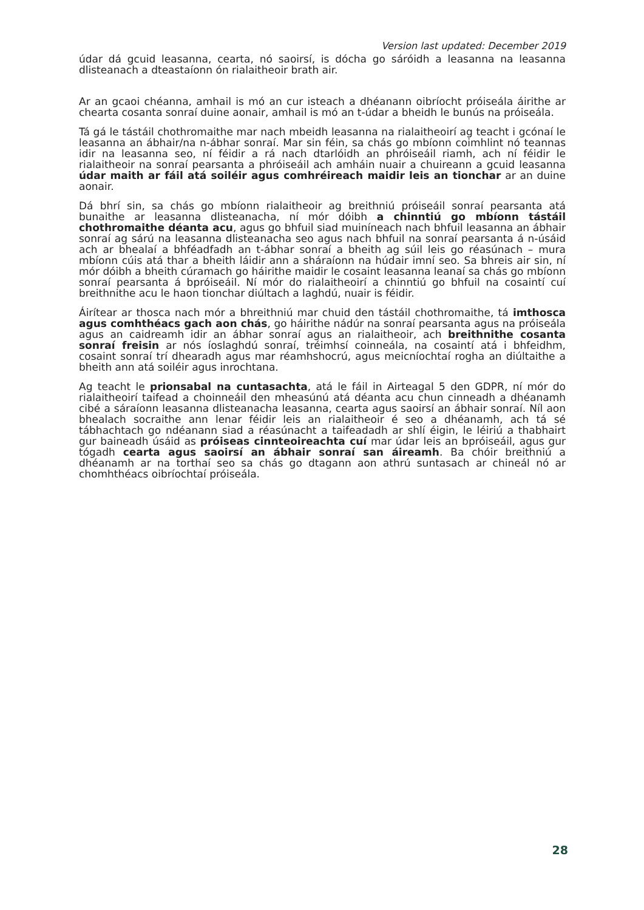Version last updated: December 2019
údar dá gcuid leasanna, cearta, nó saoirsí, is dócha go sáróidh a leasanna na leasanna dlisteanach a dteastaíonn ón rialaitheoir brath air.
Ar an gcaoi chéanna, amhail is mó an cur isteach a dhéanann oibríocht próiseála áirithe ar chearta cosanta sonraí duine aonair, amhail is mó an t-údar a bheidh le bunús na próiseála.
Tá gá le tástáil chothromaithe mar nach mbeidh leasanna na rialaitheoirí ag teacht i gcónaí le leasanna an ábhair/na n-ábhar sonraí. Mar sin féin, sa chás go mbíonn coimhlint nó teannas idir na leasanna seo, ní féidir a rá nach dtarlóidh an phróiseáil riamh, ach ní féidir le rialaitheoir na sonraí pearsanta a phróiseáil ach amháin nuair a chuireann a gcuid leasanna údar maith ar fáil atá soiléir agus comhréireach maidir leis an tionchar ar an duine aonair.
Dá bhrí sin, sa chás go mbíonn rialaitheoir ag breithniú próiseáil sonraí pearsanta atá bunaithe ar leasanna dlisteanacha, ní mór dóibh a chinntiú go mbíonn tástáil chothromaithe déanta acu, agus go bhfuil siad muiníneach nach bhfuil leasanna an ábhair sonraí ag sárú na leasanna dlisteanacha seo agus nach bhfuil na sonraí pearsanta á n-úsáid ach ar bhealaí a bhféadfadh an t-ábhar sonraí a bheith ag súil leis go réasúnach – mura mbíonn cúis atá thar a bheith láidir ann a sháraíonn na húdair imní seo. Sa bhreis air sin, ní mór dóibh a bheith cúramach go háirithe maidir le cosaint leasanna leanaí sa chás go mbíonn sonraí pearsanta á bpróiseáil. Ní mór do rialaitheoirí a chinntiú go bhfuil na cosaintí cuí breithnithe acu le haon tionchar diúltach a laghdú, nuair is féidir.
Áirítear ar thosca nach mór a bhreithniú mar chuid den tástáil chothromaithe, tá imthosca agus comhthéacs gach aon chás, go háirithe nádúr na sonraí pearsanta agus na próiseála agus an caidreamh idir an ábhar sonraí agus an rialaitheoir, ach breithnithe cosanta sonraí freisin ar nós íoslaghdú sonraí, tréimhsí coinneála, na cosaintí atá i bhfeidhm, cosaint sonraí trí dhearadh agus mar réamhshocrú, agus meicníochtaí rogha an diúltaithe a bheith ann atá soiléir agus inrochtana.
Ag teacht le prionsabal na cuntasachta, atá le fáil in Airteagal 5 den GDPR, ní mór do rialaitheoirí taifead a choinneáil den mheasúnú atá déanta acu chun cinneadh a dhéanamh cibé a sáraíonn leasanna dlisteanacha leasanna, cearta agus saoirsí an ábhair sonraí. Níl aon bhealach socraithe ann lenar féidir leis an rialaitheoir é seo a dhéanamh, ach tá sé tábhachtach go ndéanann siad a réasúnacht a taifeadadh ar shlí éigin, le léiriú a thabhairt gur baineadh úsáid as próiseas cinnteoireachta cuí mar údar leis an bpróiseáil, agus gur tógadh cearta agus saoirsí an ábhair sonraí san áireamh. Ba chóir breithniú a dhéanamh ar na torthaí seo sa chás go dtagann aon athrú suntasach ar chineál nó ar chomhthéacs oibríochtaí próiseála.
28